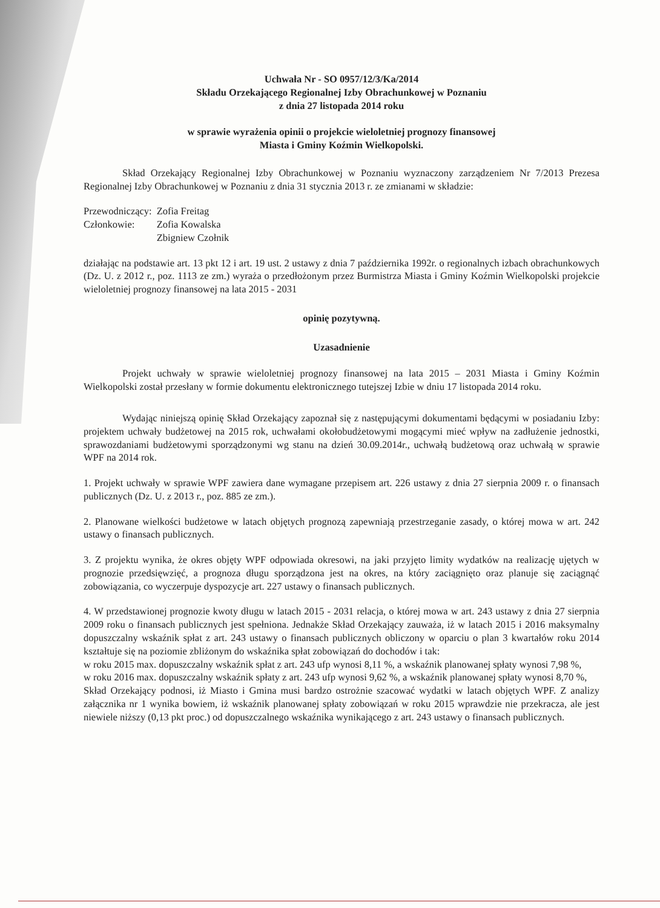Uchwała Nr - SO 0957/12/3/Ka/2014
Składu Orzekającego Regionalnej Izby Obrachunkowej w Poznaniu
z dnia 27 listopada 2014 roku
w sprawie wyrażenia opinii o projekcie wieloletniej prognozy finansowej
Miasta i Gminy Koźmin Wielkopolski.
Skład Orzekający Regionalnej Izby Obrachunkowej w Poznaniu wyznaczony zarządzeniem Nr 7/2013 Prezesa Regionalnej Izby Obrachunkowej w Poznaniu z dnia 31 stycznia 2013 r. ze zmianami w składzie:
| Przewodniczący: | Zofia Freitag |
| Członkowie: | Zofia Kowalska |
| | Zbigniew Czołnik |
działając na podstawie art. 13 pkt 12 i art. 19 ust. 2 ustawy z dnia 7 października 1992r. o regionalnych izbach obrachunkowych (Dz. U. z 2012 r., poz. 1113 ze zm.) wyraża o przedłożonym przez Burmistrza Miasta i Gminy Koźmin Wielkopolski projekcie wieloletniej prognozy finansowej na lata 2015 - 2031
opinię pozytywną.
Uzasadnienie
Projekt uchwały w sprawie wieloletniej prognozy finansowej na lata 2015 – 2031 Miasta i Gminy Koźmin Wielkopolski został przesłany w formie dokumentu elektronicznego tutejszej Izbie w dniu 17 listopada 2014 roku.
Wydając niniejszą opinię Skład Orzekający zapoznał się z następującymi dokumentami będącymi w posiadaniu Izby: projektem uchwały budżetowej na 2015 rok, uchwałami okołobudżetowymi mogącymi mieć wpływ na zadłużenie jednostki, sprawozdaniami budżetowymi sporządzonymi wg stanu na dzień 30.09.2014r., uchwałą budżetową oraz uchwałą w sprawie WPF na 2014 rok.
1. Projekt uchwały w sprawie WPF zawiera dane wymagane przepisem art. 226 ustawy z dnia 27 sierpnia 2009 r. o finansach publicznych (Dz. U. z 2013 r., poz. 885 ze zm.).
2. Planowane wielkości budżetowe w latach objętych prognozą zapewniają przestrzeganie zasady, o której mowa w art. 242 ustawy o finansach publicznych.
3. Z projektu wynika, że okres objęty WPF odpowiada okresowi, na jaki przyjęto limity wydatków na realizację ujętych w prognozie przedsięwzięć, a prognoza długu sporządzona jest na okres, na który zaciągnięto oraz planuje się zaciągnąć zobowiązania, co wyczerpuje dyspozycje art. 227 ustawy o finansach publicznych.
4. W przedstawionej prognozie kwoty długu w latach 2015 - 2031 relacja, o której mowa w art. 243 ustawy z dnia 27 sierpnia 2009 roku o finansach publicznych jest spełniona. Jednakże Skład Orzekający zauważa, iż w latach 2015 i 2016 maksymalny dopuszczalny wskaźnik spłat z art. 243 ustawy o finansach publicznych obliczony w oparciu o plan 3 kwartałów roku 2014 kształtuje się na poziomie zbliżonym do wskaźnika spłat zobowiązań do dochodów i tak:
w roku 2015 max. dopuszczalny wskaźnik spłat z art. 243 ufp wynosi 8,11 %, a wskaźnik planowanej spłaty wynosi 7,98 %,
w roku 2016 max. dopuszczalny wskaźnik spłaty z art. 243 ufp wynosi 9,62 %, a wskaźnik planowanej spłaty wynosi 8,70 %,
Skład Orzekający podnosi, iż Miasto i Gmina musi bardzo ostrożnie szacować wydatki w latach objętych WPF. Z analizy załącznika nr 1 wynika bowiem, iż wskaźnik planowanej spłaty zobowiązań w roku 2015 wprawdzie nie przekracza, ale jest niewiele niższy (0,13 pkt proc.) od dopuszczalnego wskaźnika wynikającego z art. 243 ustawy o finansach publicznych.